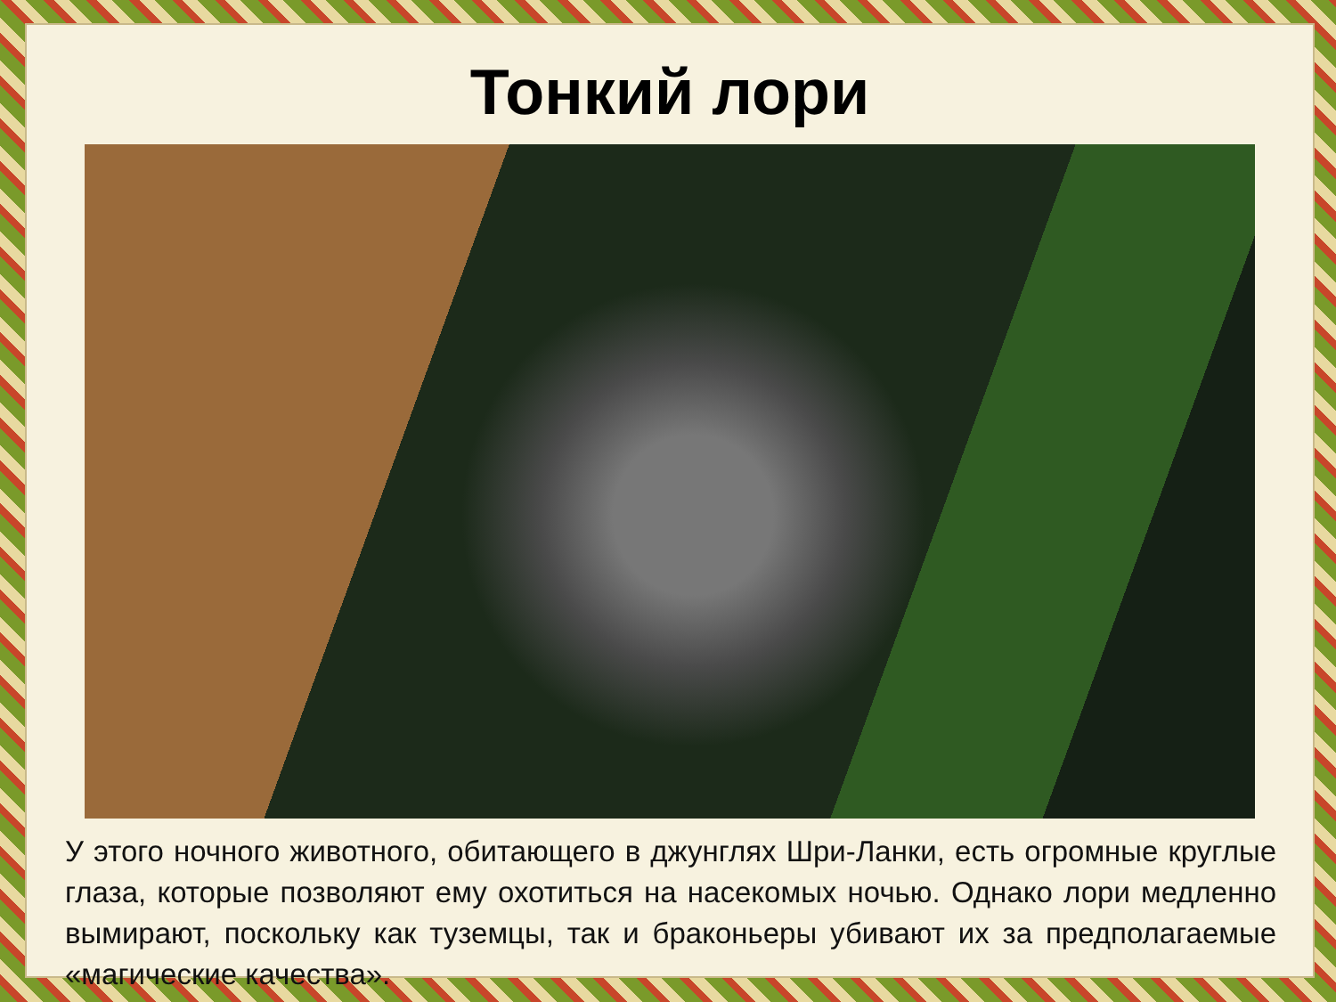Тонкий лори
У этого ночного животного, обитающего в джунглях Шри-Ланки, есть огромные круглые глаза, которые позволяют ему охотиться на насекомых ночью. Однако лори медленно вымирают, поскольку как туземцы, так и браконьеры убивают их за предполагаемые «магические качества».